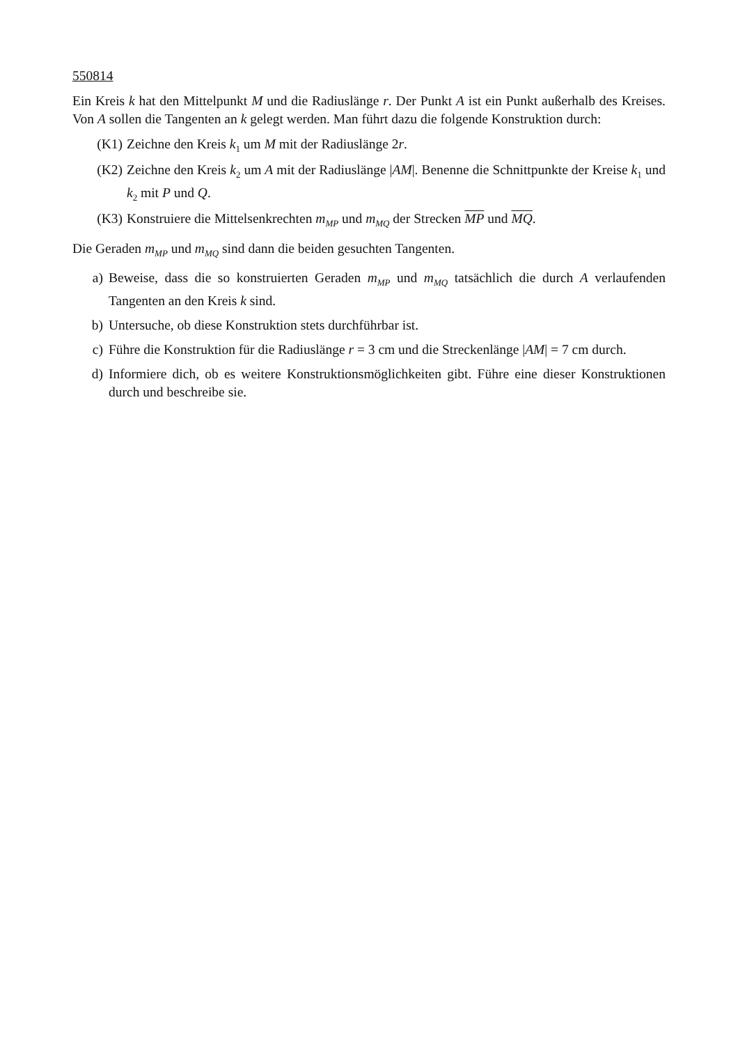550814
Ein Kreis k hat den Mittelpunkt M und die Radiuslänge r. Der Punkt A ist ein Punkt außerhalb des Kreises. Von A sollen die Tangenten an k gelegt werden. Man führt dazu die folgende Konstruktion durch:
(K1) Zeichne den Kreis k<sub>1</sub> um M mit der Radiuslänge 2r.
(K2) Zeichne den Kreis k<sub>2</sub> um A mit der Radiuslänge |AM|. Benenne die Schnittpunkte der Kreise k<sub>1</sub> und k<sub>2</sub> mit P und Q.
(K3) Konstruiere die Mittelsenkrechten m<sub>MP</sub> und m<sub>MQ</sub> der Strecken MP und MQ.
Die Geraden m<sub>MP</sub> und m<sub>MQ</sub> sind dann die beiden gesuchten Tangenten.
a) Beweise, dass die so konstruierten Geraden m<sub>MP</sub> und m<sub>MQ</sub> tatsächlich die durch A verlaufenden Tangenten an den Kreis k sind.
b) Untersuche, ob diese Konstruktion stets durchführbar ist.
c) Führe die Konstruktion für die Radiuslänge r = 3 cm und die Streckenlänge |AM| = 7 cm durch.
d) Informiere dich, ob es weitere Konstruktionsmöglichkeiten gibt. Führe eine dieser Konstruktionen durch und beschreibe sie.